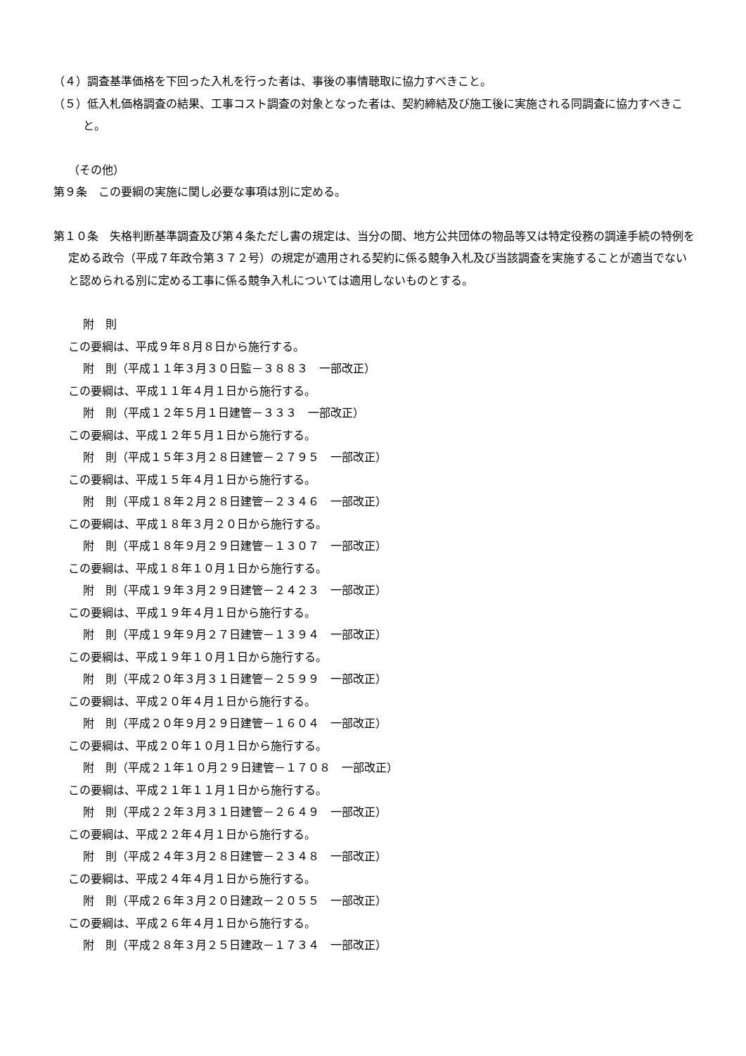（４）調査基準価格を下回った入札を行った者は、事後の事情聴取に協力すべきこと。
（５）低入札価格調査の結果、工事コスト調査の対象となった者は、契約締結及び施工後に実施される同調査に協力すべきこと。
（その他）
第９条　この要綱の実施に関し必要な事項は別に定める。
第１０条　失格判断基準調査及び第４条ただし書の規定は、当分の間、地方公共団体の物品等又は特定役務の調達手続の特例を定める政令（平成７年政令第３７２号）の規定が適用される契約に係る競争入札及び当該調査を実施することが適当でないと認められる別に定める工事に係る競争入札については適用しないものとする。
附　則
この要綱は、平成９年８月８日から施行する。
附　則（平成１１年３月３０日監－３８８３　一部改正）
この要綱は、平成１１年４月１日から施行する。
附　則（平成１２年５月１日建管－３３３　一部改正）
この要綱は、平成１２年５月１日から施行する。
附　則（平成１５年３月２８日建管－２７９５　一部改正）
この要綱は、平成１５年４月１日から施行する。
附　則（平成１８年２月２８日建管－２３４６　一部改正）
この要綱は、平成１８年３月２０日から施行する。
附　則（平成１８年９月２９日建管－１３０７　一部改正）
この要綱は、平成１８年１０月１日から施行する。
附　則（平成１９年３月２９日建管－２４２３　一部改正）
この要綱は、平成１９年４月１日から施行する。
附　則（平成１９年９月２７日建管－１３９４　一部改正）
この要綱は、平成１９年１０月１日から施行する。
附　則（平成２０年３月３１日建管－２５９９　一部改正）
この要綱は、平成２０年４月１日から施行する。
附　則（平成２０年９月２９日建管－１６０４　一部改正）
この要綱は、平成２０年１０月１日から施行する。
附　則（平成２１年１０月２９日建管－１７０８　一部改正）
この要綱は、平成２１年１１月１日から施行する。
附　則（平成２２年３月３１日建管－２６４９　一部改正）
この要綱は、平成２２年４月１日から施行する。
附　則（平成２４年３月２８日建管－２３４８　一部改正）
この要綱は、平成２４年４月１日から施行する。
附　則（平成２６年３月２０日建政－２０５５　一部改正）
この要綱は、平成２６年４月１日から施行する。
附　則（平成２８年３月２５日建政－１７３４　一部改正）